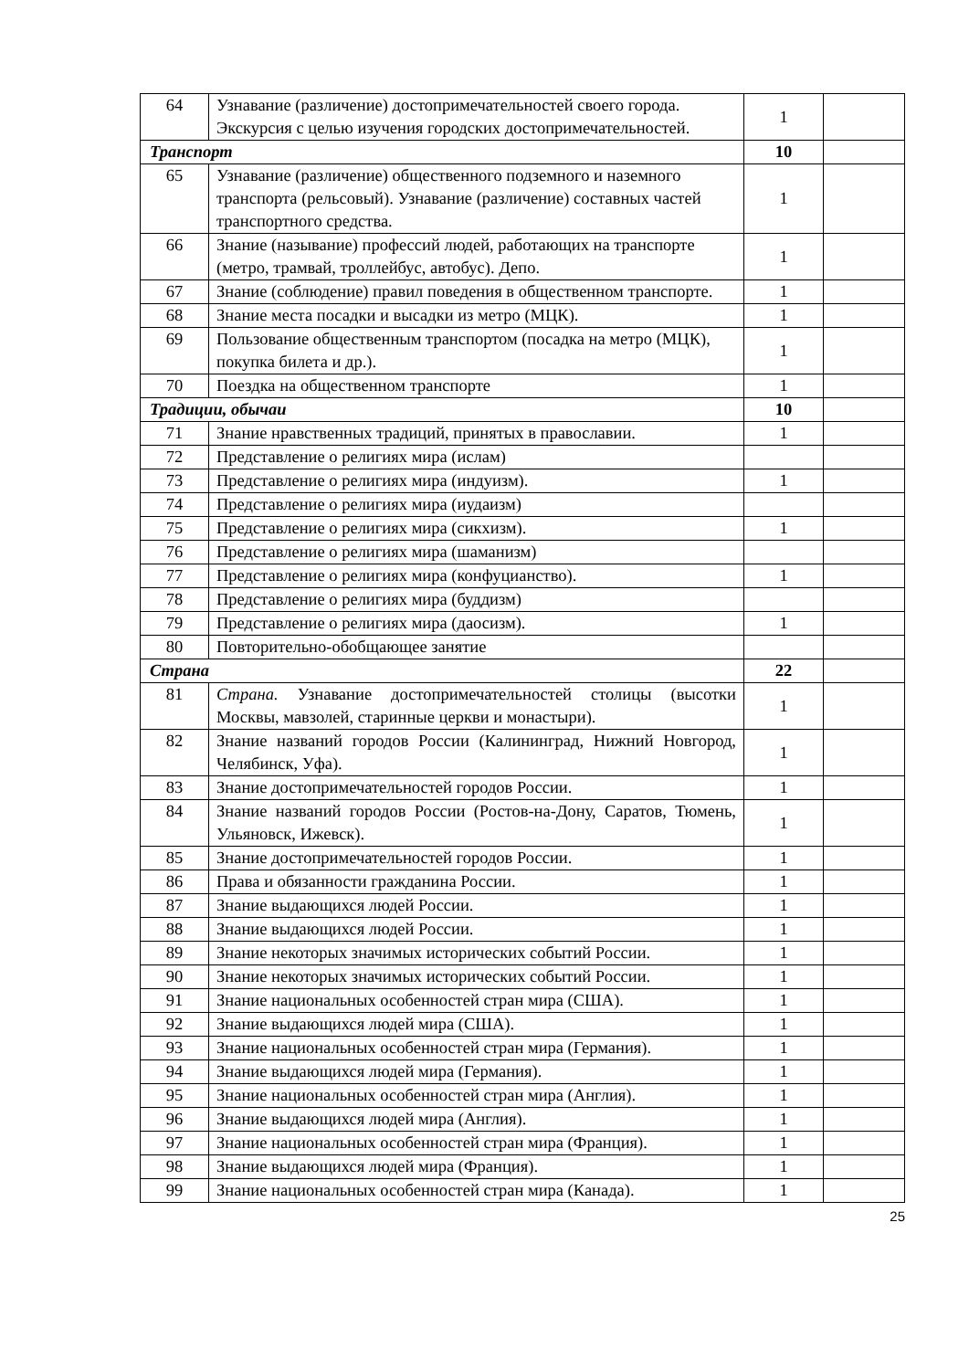| 64 | Узнавание (различение) достопримечательностей своего города. Экскурсия с целью изучения городских достопримечательностей. | 1 | |
| Транспорт | | 10 | |
| 65 | Узнавание (различение) общественного подземного и наземного транспорта (рельсовый). Узнавание (различение) составных частей транспортного средства. | 1 | |
| 66 | Знание (называние) профессий людей, работающих на транспорте (метро, трамвай, троллейбус, автобус). Депо. | 1 | |
| 67 | Знание (соблюдение) правил поведения в общественном транспорте. | 1 | |
| 68 | Знание места посадки и высадки из метро (МЦК). | 1 | |
| 69 | Пользование общественным транспортом (посадка на метро (МЦК), покупка билета и др.). | 1 | |
| 70 | Поездка на общественном транспорте | 1 | |
| Традиции, обычаи | | 10 | |
| 71 | Знание нравственных традиций, принятых в православии. | 1 | |
| 72 | Представление о религиях мира (ислам) | | |
| 73 | Представление о религиях мира (индуизм). | 1 | |
| 74 | Представление о религиях мира (иудаизм) | | |
| 75 | Представление о религиях мира (сикхизм). | 1 | |
| 76 | Представление о религиях мира (шаманизм) | | |
| 77 | Представление о религиях мира (конфуцианство). | 1 | |
| 78 | Представление о религиях мира (буддизм) | | |
| 79 | Представление о религиях мира (даосизм). | 1 | |
| 80 | Повторительно-обобщающее занятие | | |
| Страна | | 22 | |
| 81 | Страна. Узнавание достопримечательностей столицы (высотки Москвы, мавзолей, старинные церкви и монастыри). | 1 | |
| 82 | Знание названий городов России (Калининград, Нижний Новгород, Челябинск, Уфа). | 1 | |
| 83 | Знание достопримечательностей городов России. | 1 | |
| 84 | Знание названий городов России (Ростов-на-Дону, Саратов, Тюмень, Ульяновск, Ижевск). | 1 | |
| 85 | Знание достопримечательностей городов России. | 1 | |
| 86 | Права и обязанности гражданина России. | 1 | |
| 87 | Знание выдающихся людей России. | 1 | |
| 88 | Знание выдающихся людей России. | 1 | |
| 89 | Знание некоторых значимых исторических событий России. | 1 | |
| 90 | Знание некоторых значимых исторических событий России. | 1 | |
| 91 | Знание национальных особенностей стран мира (США). | 1 | |
| 92 | Знание выдающихся людей мира (США). | 1 | |
| 93 | Знание национальных особенностей стран мира (Германия). | 1 | |
| 94 | Знание выдающихся людей мира (Германия). | 1 | |
| 95 | Знание национальных особенностей стран мира (Англия). | 1 | |
| 96 | Знание выдающихся людей мира (Англия). | 1 | |
| 97 | Знание национальных особенностей стран мира (Франция). | 1 | |
| 98 | Знание выдающихся людей мира (Франция). | 1 | |
| 99 | Знание национальных особенностей стран мира (Канада). | 1 | |
25